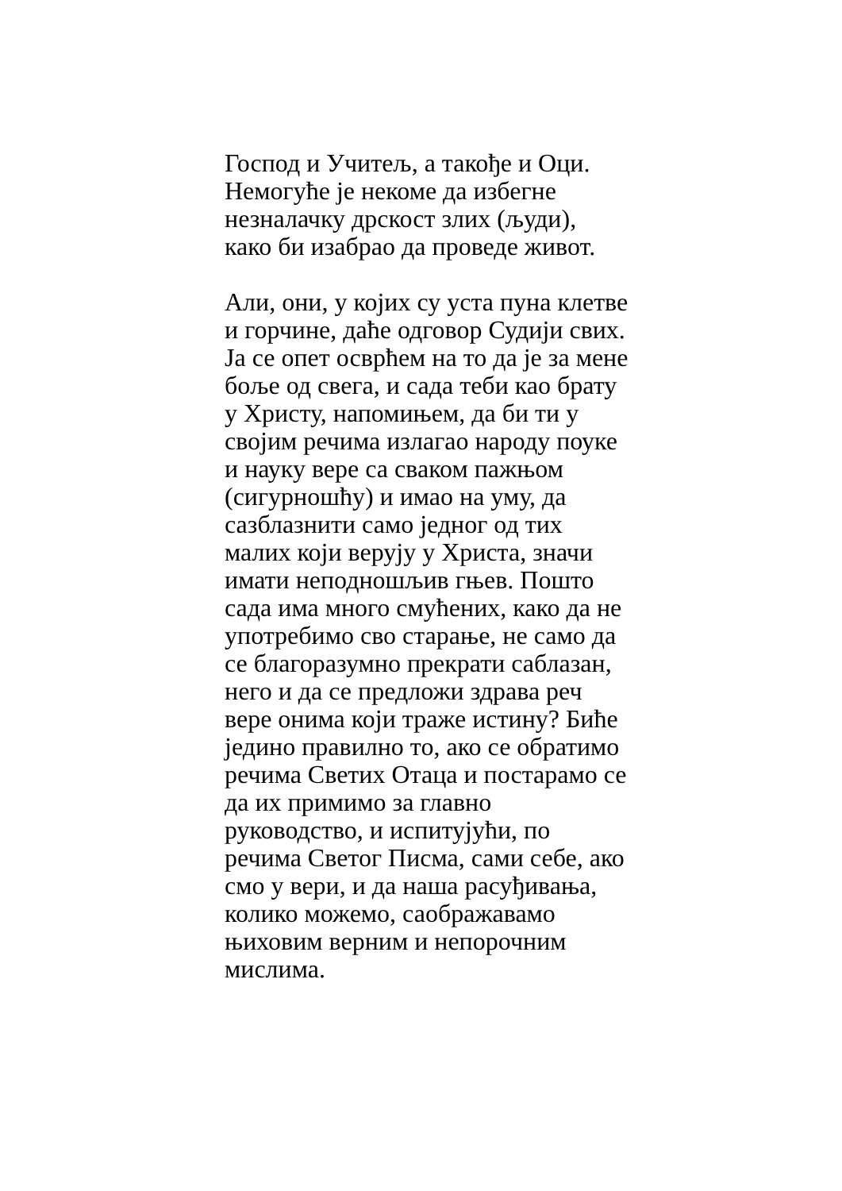Господ и Учитељ, а такође и Оци.
Немогуће је некоме да избегне
незналачку дрскост злих (људи),
како би изабрао да проведе живот.
Али, они, у којих су уста пуна клетве
и горчине, даће одговор Судији свих.
Ја се опет осврћем на то да је за мене
боље од свега, и сада теби као брату
у Христу, напомињем, да би ти у
својим речима излагао народу поуке
и науку вере са сваком пажњом
(сигурношћу) и имао на уму, да
сазблазнити само једног од тих
малих који верују у Христа, значи
имати неподношљив гњев. Пошто
сада има много смућених, како да не
употребимо сво старање, не само да
се благоразумно прекрати саблазан,
него и да се предложи здрава реч
вере онима који траже истину? Биће
једино правилно то, ако се обратимо
речима Светих Отаца и постарамо се
да их примимо за главно
руководство, и испитујући, по
речима Светог Писма, сами себе, ако
смо у вери, и да наша расуђивања,
колико можемо, саображавамо
њиховим верним и непорочним
мислима.